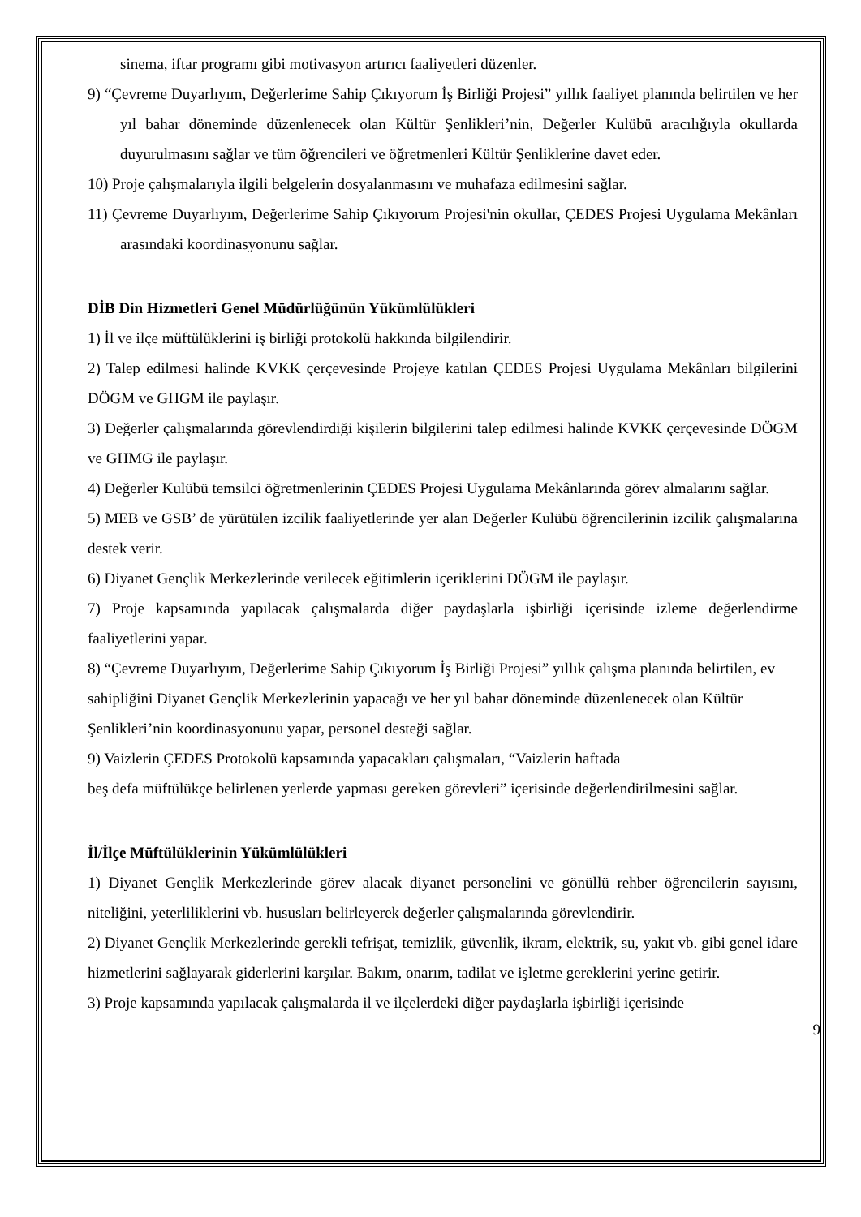sinema, iftar programı gibi motivasyon artırıcı faaliyetleri düzenler.
9) “Çevreme Duyarlıyım, Değerlerime Sahip Çıkıyorum İş Birliği Projesi” yıllık faaliyet planında belirtilen ve her yıl bahar döneminde düzenlenecek olan Kültür Şenlikleri’nin, Değerler Kulübü aracılığıyla okullarda duyurulmasını sağlar ve tüm öğrencileri ve öğretmenleri Kültür Şenliklerine davet eder.
10) Proje çalışmalarıyla ilgili belgelerin dosyalanmasını ve muhafaza edilmesini sağlar.
11) Çevreme Duyarlıyım, Değerlerime Sahip Çıkıyorum Projesi'nin okullar, ÇEDES Projesi Uygulama Mekânları arasındaki koordinasyonunu sağlar.
DİB Din Hizmetleri Genel Müdürlüğünün Yükümlülükleri
1) İl ve ilçe müftülüklerini iş birliği protokolü hakkında bilgilendirir.
2) Talep edilmesi halinde KVKK çerçevesinde Projeye katılan ÇEDES Projesi Uygulama Mekânları bilgilerini DÖGM ve GHGM ile paylaşır.
3) Değerler çalışmalarında görevlendirdiği kişilerin bilgilerini talep edilmesi halinde KVKK çerçevesinde DÖGM ve GHMG ile paylaşır.
4) Değerler Kulübü temsilci öğretmenlerinin ÇEDES Projesi Uygulama Mekânlarında görev almalarını sağlar.
5) MEB ve GSB’ de yürütülen izcilik faaliyetlerinde yer alan Değerler Kulübü öğrencilerinin izcilik çalışmalarına destek verir.
6) Diyanet Gençlik Merkezlerinde verilecek eğitimlerin içeriklerini DÖGM ile paylaşır.
7) Proje kapsamında yapılacak çalışmalarda diğer paydaşlarla işbirliği içerisinde izleme değerlendirme faaliyetlerini yapar.
8) “Çevreme Duyarlıyım, Değerlerime Sahip Çıkıyorum İş Birliği Projesi” yıllık çalışma planında belirtilen, ev sahipliğini Diyanet Gençlik Merkezlerinin yapacağı ve her yıl bahar döneminde düzenlenecek olan Kültür Şenlikleri’nin koordinasyonunu yapar, personel desteği sağlar.
9) Vaizlerin ÇEDES Protokolü kapsamında yapacakları çalışmaları, “Vaizlerin haftada
beş defa müftülükçe belirlenen yerlerde yapması gereken görevleri” içerisinde değerlendirilmesini sağlar.
İl/İlçe Müftülüklerinin Yükümlülükleri
1) Diyanet Gençlik Merkezlerinde görev alacak diyanet personelini ve gönüllü rehber öğrencilerin sayısını, niteliğini, yeterliliklerini vb. hususları belirleyerek değerler çalışmalarında görevlendirir.
2) Diyanet Gençlik Merkezlerinde gerekli tefrişat, temizlik, güvenlik, ikram, elektrik, su, yakıt vb. gibi genel idare hizmetlerini sağlayarak giderlerini karşılar. Bakım, onarım, tadilat ve işletme gereklerini yerine getirir.
3) Proje kapsamında yapılacak çalışmalarda il ve ilçelerdeki diğer paydaşlarla işbirliği içerisinde
9